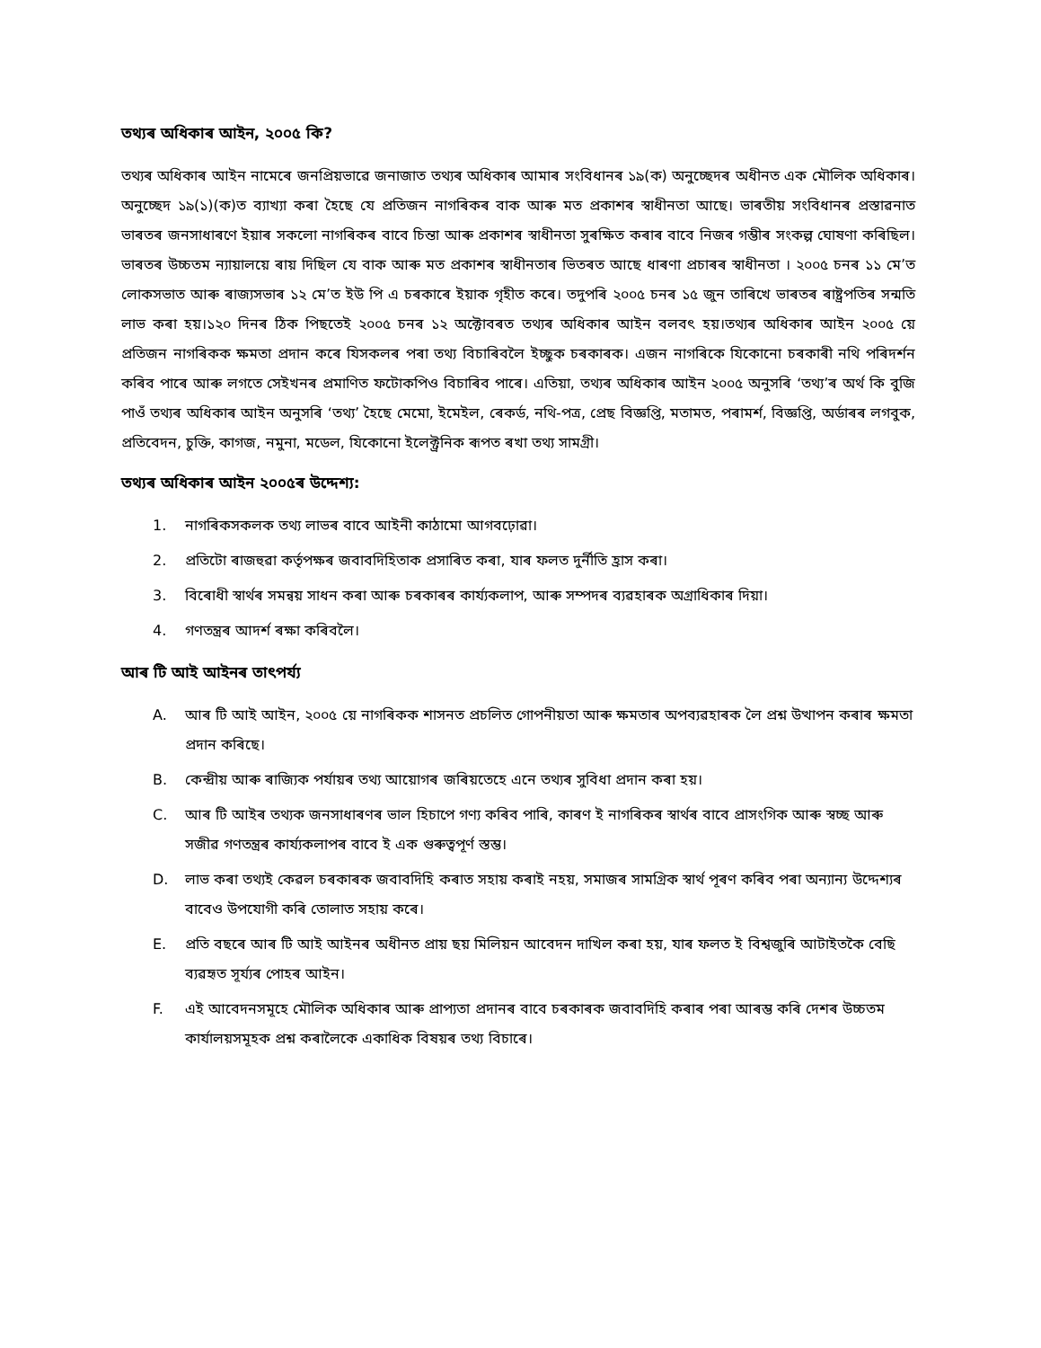তথ্যৰ অধিকাৰ আইন, ২০০৫ কি?
তথ্যৰ অধিকাৰ আইন নামেৰে জনপ্ৰিয়ভাৱে জনাজাত তথ্যৰ অধিকাৰ আমাৰ সংবিধানৰ ১৯(ক) অনুচ্ছেদৰ অধীনত এক মৌলিক অধিকাৰ। অনুচ্ছেদ ১৯(১)(ক)ত ব্যাখ্যা কৰা হৈছে যে প্ৰতিজন নাগৰিকৰ বাক আৰু মত প্ৰকাশৰ স্বাধীনতা আছে। ভাৰতীয় সংবিধানৰ প্ৰস্তাৱনাত ভাৰতৰ জনসাধাৰণে ইয়াৰ সকলো নাগৰিকৰ বাবে চিন্তা আৰু প্ৰকাশৰ স্বাধীনতা সুৰক্ষিত কৰাৰ বাবে নিজৰ গম্ভীৰ সংকল্প ঘোষণা কৰিছিল। ভাৰতৰ উচ্চতম ন্যায়ালয়ে ৰায় দিছিল যে বাক আৰু মত প্ৰকাশৰ স্বাধীনতাৰ ভিতৰত আছে ধাৰণা প্ৰচাৰৰ স্বাধীনতা । ২০০৫ চনৰ ১১ মে’ত লোকসভাত আৰু ৰাজ্যসভাৰ ১২ মে’ত ইউ পি এ চৰকাৰে ইয়াক গৃহীত কৰে। তদুপৰি ২০০৫ চনৰ ১৫ জুন তাৰিখে ভাৰতৰ ৰাষ্ট্ৰপতিৰ সন্মতি লাভ কৰা হয়।১২০ দিনৰ ঠিক পিছতেই ২০০৫ চনৰ ১২ অক্টোবৰত তথ্যৰ অধিকাৰ আইন বলবৎ হয়।তথ্যৰ অধিকাৰ আইন ২০০৫ য়ে প্ৰতিজন নাগৰিকক ক্ষমতা প্ৰদান কৰে যিসকলৰ পৰা তথ্য বিচাৰিবলৈ ইচ্ছুক চৰকাৰক। এজন নাগৰিকে যিকোনো চৰকাৰী নথি পৰিদৰ্শন কৰিব পাৰে আৰু লগতে সেইখনৰ প্ৰমাণিত ফটোকপিও বিচাৰিব পাৰে। এতিয়া, তথ্যৰ অধিকাৰ আইন ২০০৫ অনুসৰি ‘তথ্য’ৰ অৰ্থ কি বুজি পাওঁ তথ্যৰ অধিকাৰ আইন অনুসৰি ‘তথ্য’ হৈছে মেমো, ইমেইল, ৰেকৰ্ড, নথি-পত্ৰ, প্ৰেছ বিজ্ঞপ্তি, মতামত, পৰামৰ্শ, বিজ্ঞপ্তি, অৰ্ডাৰৰ লগবুক, প্ৰতিবেদন, চুক্তি, কাগজ, নমুনা, মডেল, যিকোনো ইলেক্ট্ৰনিক ৰূপত ৰখা তথ্য সামগ্ৰী।
তথ্যৰ অধিকাৰ আইন ২০০৫ৰ উদ্দেশ্য:
1. নাগৰিকসকলক তথ্য লাভৰ বাবে আইনী কাঠামো আগবঢ়োৱা।
2. প্ৰতিটো ৰাজহুৱা কৰ্তৃপক্ষৰ জবাবদিহিতাক প্ৰসাৰিত কৰা, যাৰ ফলত দুৰ্নীতি হ্ৰাস কৰা।
3. বিৰোধী স্বাৰ্থৰ সমন্বয় সাধন কৰা আৰু চৰকাৰৰ কাৰ্য্যকলাপ, আৰু সম্পদৰ ব্যৱহাৰক অগ্ৰাধিকাৰ দিয়া।
4. গণতন্ত্ৰৰ আদৰ্শ ৰক্ষা কৰিবলৈ।
আৰ টি আই আইনৰ তাৎপৰ্য্য
A. আৰ টি আই আইন, ২০০৫ য়ে নাগৰিকক শাসনত প্ৰচলিত গোপনীয়তা আৰু ক্ষমতাৰ অপব্যৱহাৰক লৈ প্ৰশ্ন উত্থাপন কৰাৰ ক্ষমতা প্ৰদান কৰিছে।
B. কেন্দ্ৰীয় আৰু ৰাজ্যিক পৰ্যায়ৰ তথ্য আয়োগৰ জৰিয়তেহে এনে তথ্যৰ সুবিধা প্ৰদান কৰা হয়।
C. আৰ টি আইৰ তথ্যক জনসাধাৰণৰ ভাল হিচাপে গণ্য কৰিব পাৰি, কাৰণ ই নাগৰিকৰ স্বাৰ্থৰ বাবে প্ৰাসংগিক আৰু স্বচ্ছ আৰু সজীৱ গণতন্ত্ৰৰ কাৰ্য্যকলাপৰ বাবে ই এক গুৰুত্বপূৰ্ণ স্তম্ভ।
D. লাভ কৰা তথ্যই কেৱল চৰকাৰক জবাবদিহি কৰাত সহায় কৰাই নহয়, সমাজৰ সামগ্ৰিক স্বাৰ্থ পূৰণ কৰিব পৰা অন্যান্য উদ্দেশ্যৰ বাবেও উপযোগী কৰি তোলাত সহায় কৰে।
E. প্ৰতি বছৰে আৰ টি আই আইনৰ অধীনত প্ৰায় ছয় মিলিয়ন আবেদন দাখিল কৰা হয়, যাৰ ফলত ই বিশ্বজুৰি আটাইতকৈ বেছি ব্যৱহৃত সূৰ্য্যৰ পোহৰ আইন।
F. এই আবেদনসমূহে মৌলিক অধিকাৰ আৰু প্ৰাপ্যতা প্ৰদানৰ বাবে চৰকাৰক জবাবদিহি কৰাৰ পৰা আৰম্ভ কৰি দেশৰ উচ্চতম কাৰ্যালয়সমূহক প্ৰশ্ন কৰালৈকে একাধিক বিষয়ৰ তথ্য বিচাৰে।